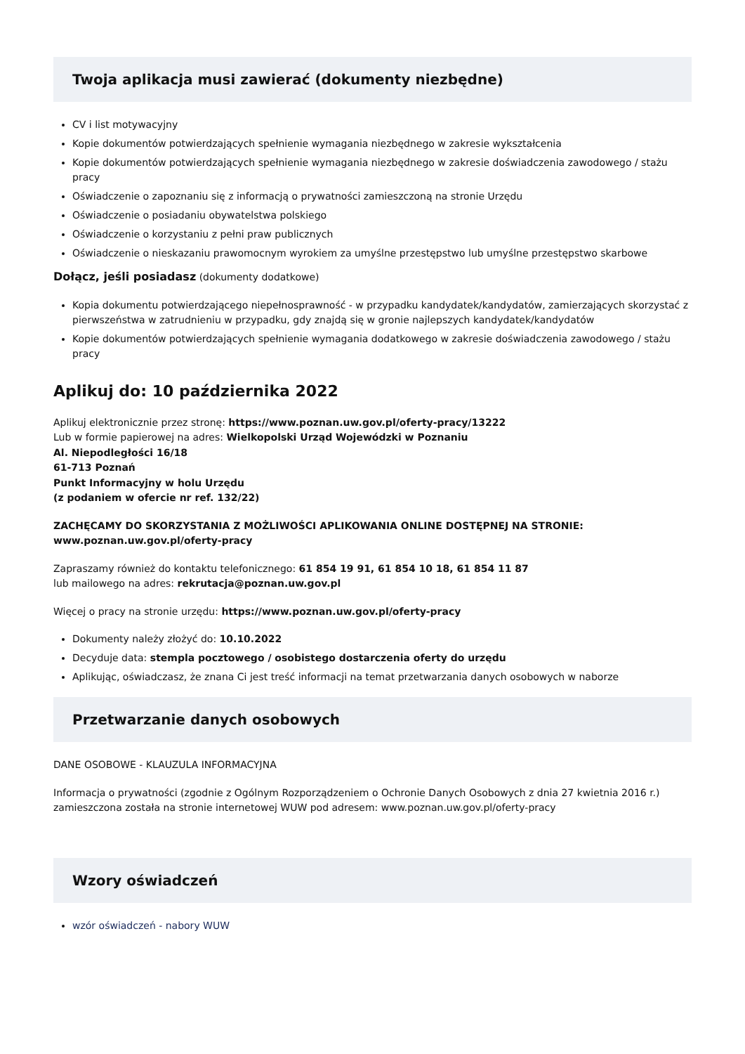Twoja aplikacja musi zawierać (dokumenty niezbędne)
CV i list motywacyjny
Kopie dokumentów potwierdzających spełnienie wymagania niezbędnego w zakresie wykształcenia
Kopie dokumentów potwierdzających spełnienie wymagania niezbędnego w zakresie doświadczenia zawodowego / stażu pracy
Oświadczenie o zapoznaniu się z informacją o prywatności zamieszczoną na stronie Urzędu
Oświadczenie o posiadaniu obywatelstwa polskiego
Oświadczenie o korzystaniu z pełni praw publicznych
Oświadczenie o nieskazaniu prawomocnym wyrokiem za umyślne przestępstwo lub umyślne przestępstwo skarbowe
Dołącz, jeśli posiadasz (dokumenty dodatkowe)
Kopia dokumentu potwierdzającego niepełnosprawność - w przypadku kandydatek/kandydatów, zamierzających skorzystać z pierwszeństwa w zatrudnieniu w przypadku, gdy znajdą się w gronie najlepszych kandydatek/kandydatów
Kopie dokumentów potwierdzających spełnienie wymagania dodatkowego w zakresie doświadczenia zawodowego / stażu pracy
Aplikuj do: 10 października 2022
Aplikuj elektronicznie przez stronę: https://www.poznan.uw.gov.pl/oferty-pracy/13222
Lub w formie papierowej na adres: Wielkopolski Urząd Wojewódzki w Poznaniu
Al. Niepodległości 16/18
61-713 Poznań
Punkt Informacyjny w holu Urzędu
(z podaniem w ofercie nr ref. 132/22)
ZACHĘCAMY DO SKORZYSTANIA Z MOŻLIWOŚCI APLIKOWANIA ONLINE DOSTĘPNEJ NA STRONIE: www.poznan.uw.gov.pl/oferty-pracy
Zapraszamy również do kontaktu telefonicznego: 61 854 19 91, 61 854 10 18, 61 854 11 87
lub mailowego na adres: rekrutacja@poznan.uw.gov.pl
Więcej o pracy na stronie urzędu: https://www.poznan.uw.gov.pl/oferty-pracy
Dokumenty należy złożyć do: 10.10.2022
Decyduje data: stempla pocztowego / osobistego dostarczenia oferty do urzędu
Aplikując, oświadczasz, że znana Ci jest treść informacji na temat przetwarzania danych osobowych w naborze
Przetwarzanie danych osobowych
DANE OSOBOWE - KLAUZULA INFORMACYJNA
Informacja o prywatności (zgodnie z Ogólnym Rozporządzeniem o Ochronie Danych Osobowych z dnia 27 kwietnia 2016 r.) zamieszczona została na stronie internetowej WUW pod adresem: www.poznan.uw.gov.pl/oferty-pracy
Wzory oświadczeń
wzór oświadczeń - nabory WUW